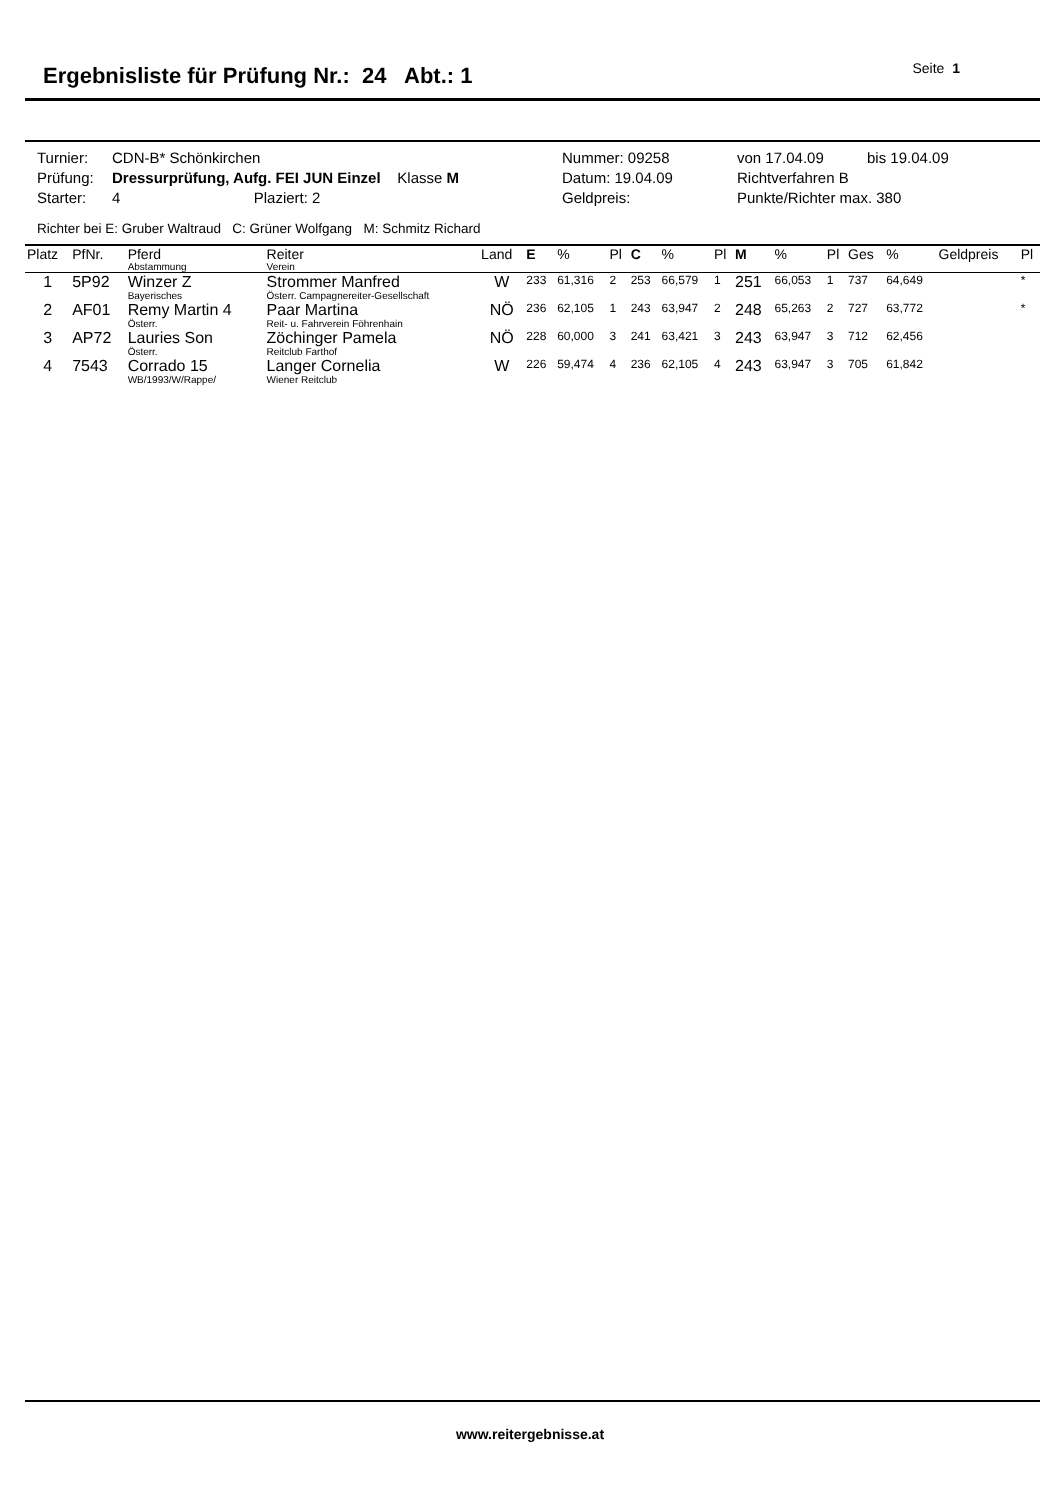Ergebnisliste für Prüfung Nr.: 24 Abt.: 1
Seite 1
| Turnier: | CDN-B* Schönkirchen | Nummer: 09258 | von 17.04.09 | bis 19.04.09 |
| Prüfung: | Dressurprüfung, Aufg. FEI JUN Einzel Klasse M | Datum: 19.04.09 | Richtverfahren B | |
| Starter: | 4 Plaziert: 2 | Geldpreis: | Punkte/Richter max. 380 | |
Richter bei E: Gruber Waltraud C: Grüner Wolfgang M: Schmitz Richard
| Platz | PfNr. | Pferd Abstammung | Reiter Verein | Land | E | % | Pl | C | % | Pl | M | % | Pl | Ges | % | Geldpreis | Pl |
| --- | --- | --- | --- | --- | --- | --- | --- | --- | --- | --- | --- | --- | --- | --- | --- | --- | --- |
| 1 | 5P92 | Winzer Z Bayerisches | Strommer Manfred Österr. Campagnereiter-Gesellschaft | W | 233 | 61,316 | 2 | 253 | 66,579 | 1 | 251 | 66,053 | 1 | 737 | 64,649 | | * |
| 2 | AF01 | Remy Martin 4 Österr. | Paar Martina Reit- u. Fahrverein Föhrenhain | NÖ | 236 | 62,105 | 1 | 243 | 63,947 | 2 | 248 | 65,263 | 2 | 727 | 63,772 | | * |
| 3 | AP72 | Lauries Son Österr. | Zöchinger Pamela Reitclub Farthof | NÖ | 228 | 60,000 | 3 | 241 | 63,421 | 3 | 243 | 63,947 | 3 | 712 | 62,456 | | |
| 4 | 7543 | Corrado 15 WB/1993/W/Rappe/ | Langer Cornelia Wiener Reitclub | W | 226 | 59,474 | 4 | 236 | 62,105 | 4 | 243 | 63,947 | 3 | 705 | 61,842 | | |
www.reitergebnisse.at